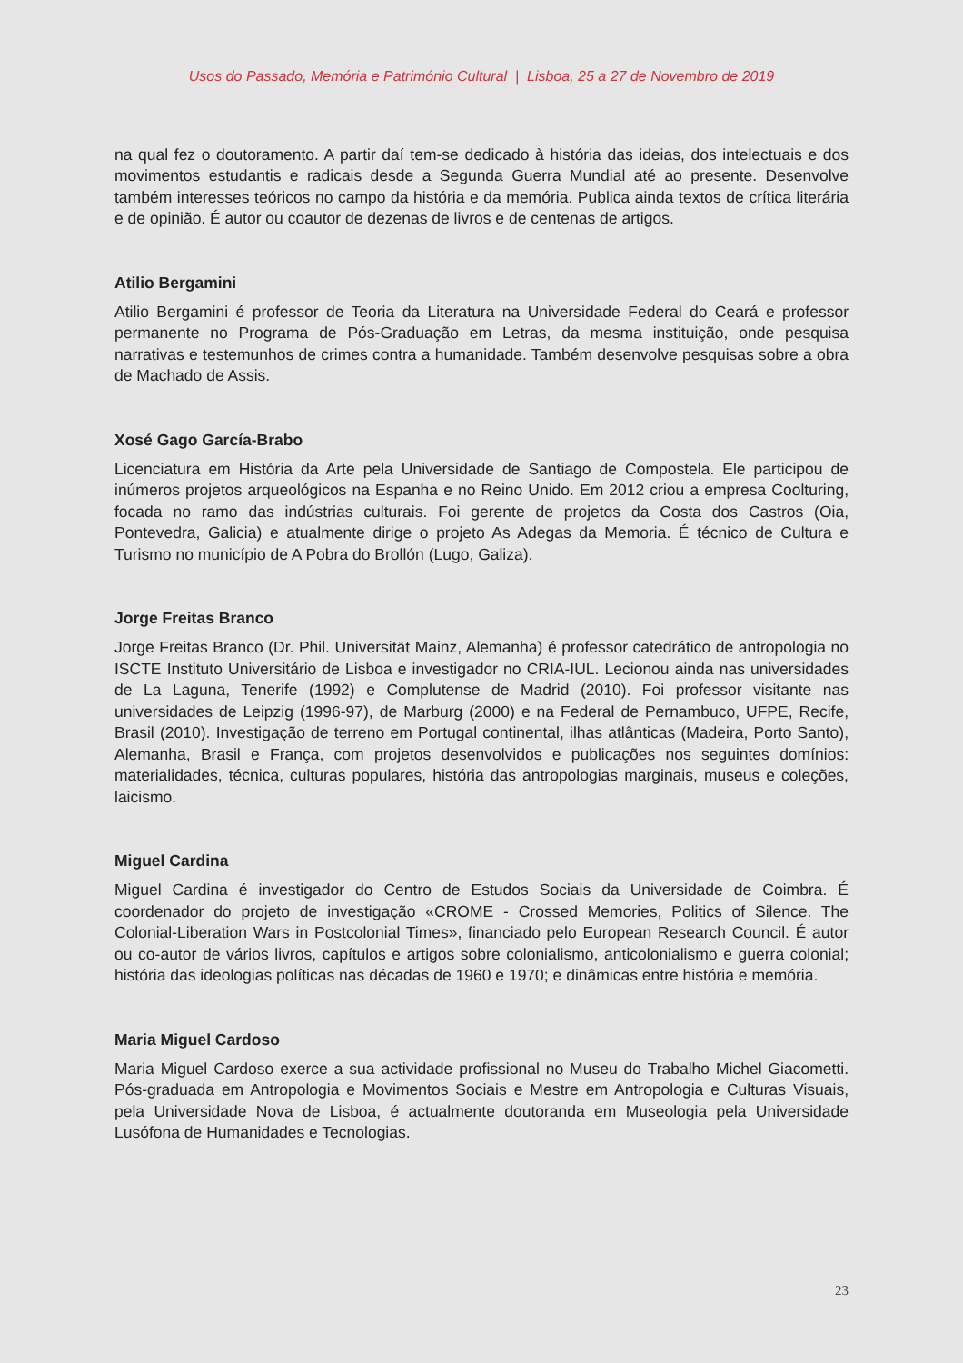Usos do Passado, Memória e Património Cultural | Lisboa, 25 a 27 de Novembro de 2019
na qual fez o doutoramento. A partir daí tem-se dedicado à história das ideias, dos intelectuais e dos movimentos estudantis e radicais desde a Segunda Guerra Mundial até ao presente. Desenvolve também interesses teóricos no campo da história e da memória. Publica ainda textos de crítica literária e de opinião. É autor ou coautor de dezenas de livros e de centenas de artigos.
Atilio Bergamini
Atilio Bergamini é professor de Teoria da Literatura na Universidade Federal do Ceará e professor permanente no Programa de Pós-Graduação em Letras, da mesma instituição, onde pesquisa narrativas e testemunhos de crimes contra a humanidade. Também desenvolve pesquisas sobre a obra de Machado de Assis.
Xosé Gago García-Brabo
Licenciatura em História da Arte pela Universidade de Santiago de Compostela. Ele participou de inúmeros projetos arqueológicos na Espanha e no Reino Unido. Em 2012 criou a empresa Coolturing, focada no ramo das indústrias culturais. Foi gerente de projetos da Costa dos Castros (Oia, Pontevedra, Galicia) e atualmente dirige o projeto As Adegas da Memoria. É técnico de Cultura e Turismo no município de A Pobra do Brollón (Lugo, Galiza).
Jorge Freitas Branco
Jorge Freitas Branco (Dr. Phil. Universität Mainz, Alemanha) é professor catedrático de antropologia no ISCTE Instituto Universitário de Lisboa e investigador no CRIA-IUL. Lecionou ainda nas universidades de La Laguna, Tenerife (1992) e Complutense de Madrid (2010). Foi professor visitante nas universidades de Leipzig (1996-97), de Marburg (2000) e na Federal de Pernambuco, UFPE, Recife, Brasil (2010). Investigação de terreno em Portugal continental, ilhas atlânticas (Madeira, Porto Santo), Alemanha, Brasil e França, com projetos desenvolvidos e publicações nos seguintes domínios: materialidades, técnica, culturas populares, história das antropologias marginais, museus e coleções, laicismo.
Miguel Cardina
Miguel Cardina é investigador do Centro de Estudos Sociais da Universidade de Coimbra. É coordenador do projeto de investigação «CROME - Crossed Memories, Politics of Silence. The Colonial-Liberation Wars in Postcolonial Times», financiado pelo European Research Council. É autor ou co-autor de vários livros, capítulos e artigos sobre colonialismo, anticolonialismo e guerra colonial; história das ideologias políticas nas décadas de 1960 e 1970; e dinâmicas entre história e memória.
Maria Miguel Cardoso
Maria Miguel Cardoso exerce a sua actividade profissional no Museu do Trabalho Michel Giacometti. Pós-graduada em Antropologia e Movimentos Sociais e Mestre em Antropologia e Culturas Visuais, pela Universidade Nova de Lisboa, é actualmente doutoranda em Museologia pela Universidade Lusófona de Humanidades e Tecnologias.
23